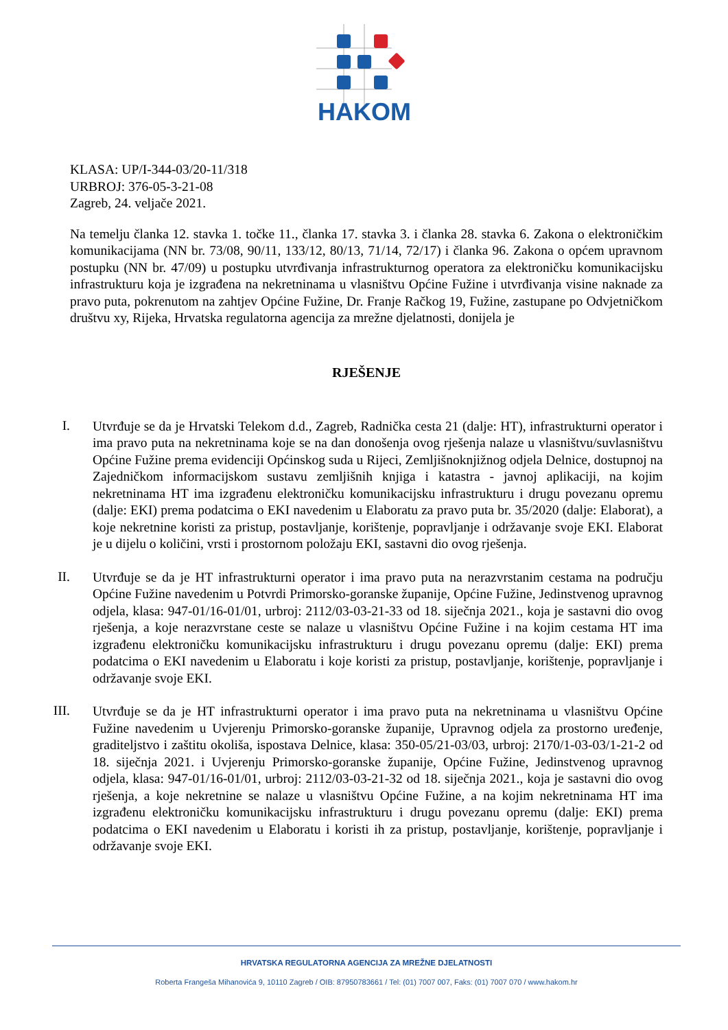HAKOM
KLASA: UP/I-344-03/20-11/318
URBROJ: 376-05-3-21-08
Zagreb, 24. veljače 2021.
Na temelju članka 12. stavka 1. točke 11., članka 17. stavka 3. i članka 28. stavka 6. Zakona o elektroničkim komunikacijama (NN br. 73/08, 90/11, 133/12, 80/13, 71/14, 72/17) i članka 96. Zakona o općem upravnom postupku (NN br. 47/09) u postupku utvrđivanja infrastrukturnog operatora za elektroničku komunikacijsku infrastrukturu koja je izgrađena na nekretninama u vlasništvu Općine Fužine i utvrđivanja visine naknade za pravo puta, pokrenutom na zahtjev Općine Fužine, Dr. Franje Račkog 19, Fužine, zastupane po Odvjetničkom društvu xy, Rijeka, Hrvatska regulatorna agencija za mrežne djelatnosti, donijela je
RJEŠENJE
I.
Utvrđuje se da je Hrvatski Telekom d.d., Zagreb, Radnička cesta 21 (dalje: HT), infrastrukturni operator i ima pravo puta na nekretninama koje se na dan donošenja ovog rješenja nalaze u vlasništvu/suvlasništvu Općine Fužine prema evidenciji Općinskog suda u Rijeci, Zemljišnoknjižnog odjela Delnice, dostupnoj na Zajedničkom informacijskom sustavu zemljišnih knjiga i katastra - javnoj aplikaciji, na kojim nekretninama HT ima izgrađenu elektroničku komunikacijsku infrastrukturu i drugu povezanu opremu (dalje: EKI) prema podatcima o EKI navedenim u Elaboratu za pravo puta br. 35/2020 (dalje: Elaborat), a koje nekretnine koristi za pristup, postavljanje, korištenje, popravljanje i održavanje svoje EKI. Elaborat je u dijelu o količini, vrsti i prostornom položaju EKI, sastavni dio ovog rješenja.
II.
Utvrđuje se da je HT infrastrukturni operator i ima pravo puta na nerazvrstanim cestama na području Općine Fužine navedenim u Potvrdi Primorsko-goranske županije, Općine Fužine, Jedinstvenog upravnog odjela, klasa: 947-01/16-01/01, urbroj: 2112/03-03-21-33 od 18. siječnja 2021., koja je sastavni dio ovog rješenja, a koje nerazvrstane ceste se nalaze u vlasništvu Općine Fužine i na kojim cestama HT ima izgrađenu elektroničku komunikacijsku infrastrukturu i drugu povezanu opremu (dalje: EKI) prema podatcima o EKI navedenim u Elaboratu i koje koristi za pristup, postavljanje, korištenje, popravljanje i održavanje svoje EKI.
III.
Utvrđuje se da je HT infrastrukturni operator i ima pravo puta na nekretninama u vlasništvu Općine Fužine navedenim u Uvjerenju Primorsko-goranske županije, Upravnog odjela za prostorno uređenje, graditeljstvo i zaštitu okoliša, ispostava Delnice, klasa: 350-05/21-03/03, urbroj: 2170/1-03-03/1-21-2 od 18. siječnja 2021. i Uvjerenju Primorsko-goranske županije, Općine Fužine, Jedinstvenog upravnog odjela, klasa: 947-01/16-01/01, urbroj: 2112/03-03-21-32 od 18. siječnja 2021., koja je sastavni dio ovog rješenja, a koje nekretnine se nalaze u vlasništvu Općine Fužine, a na kojim nekretninama HT ima izgrađenu elektroničku komunikacijsku infrastrukturu i drugu povezanu opremu (dalje: EKI) prema podatcima o EKI navedenim u Elaboratu i koristi ih za pristup, postavljanje, korištenje, popravljanje i održavanje svoje EKI.
HRVATSKA REGULATORNA AGENCIJA ZA MREŽNE DJELATNOSTI
Roberta Frangeša Mihanovića 9, 10110 Zagreb / OIB: 87950783661 / Tel: (01) 7007 007, Faks: (01) 7007 070 / www.hakom.hr